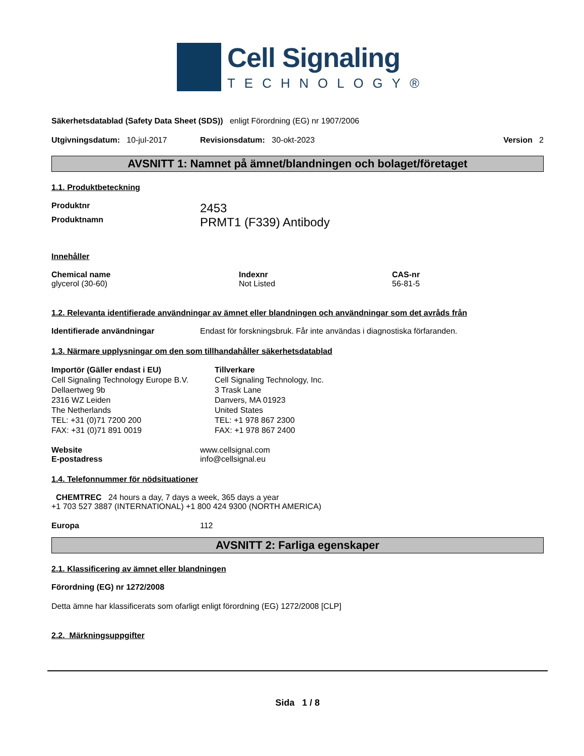Cell Signaling
TECHNOLOGY®
Säkerhetsdatablad (Safety Data Sheet (SDS)) enligt Förordning (EG) nr 1907/2006
Utgivningsdatum: 10-jul-2017 Revisionsdatum: 30-okt-2023 Version 2
AVSNITT 1: Namnet på ämnet/blandningen och bolaget/företaget
1.1. Produktbeteckning
Produktnr
2453
Produktnamn
PRMT1 (F339) Antibody
Innehåller
Chemical name
glycerol (30-60)
Indexnr
Not Listed
CAS-nr
56-81-5
1.2. Relevanta identifierade användningar av ämnet eller blandningen och användningar som det avråds från
Identifierade användningar Endast för forskningsbruk. Får inte användas i diagnostiska förfaranden.
1.3. Närmare upplysningar om den som tillhandahåller säkerhetsdatablad
Importör (Gäller endast i EU)
Cell Signaling Technology Europe B.V.
Dellaertweg 9b
2316 WZ Leiden
The Netherlands
TEL: +31 (0)71 7200 200
FAX: +31 (0)71 891 0019
Tillverkare
Cell Signaling Technology, Inc.
3 Trask Lane
Danvers, MA 01923
United States
TEL: +1 978 867 2300
FAX: +1 978 867 2400
Website
E-postadress
www.cellsignal.com
info@cellsignal.eu
1.4. Telefonnummer för nödsituationer
CHEMTREC 24 hours a day, 7 days a week, 365 days a year
+1 703 527 3887 (INTERNATIONAL) +1 800 424 9300 (NORTH AMERICA)
Europa 112
AVSNITT 2: Farliga egenskaper
2.1. Klassificering av ämnet eller blandningen
Förordning (EG) nr 1272/2008
Detta ämne har klassificerats som ofarligt enligt förordning (EG) 1272/2008 [CLP]
2.2. Märkningsuppgifter
Sida 1 / 8